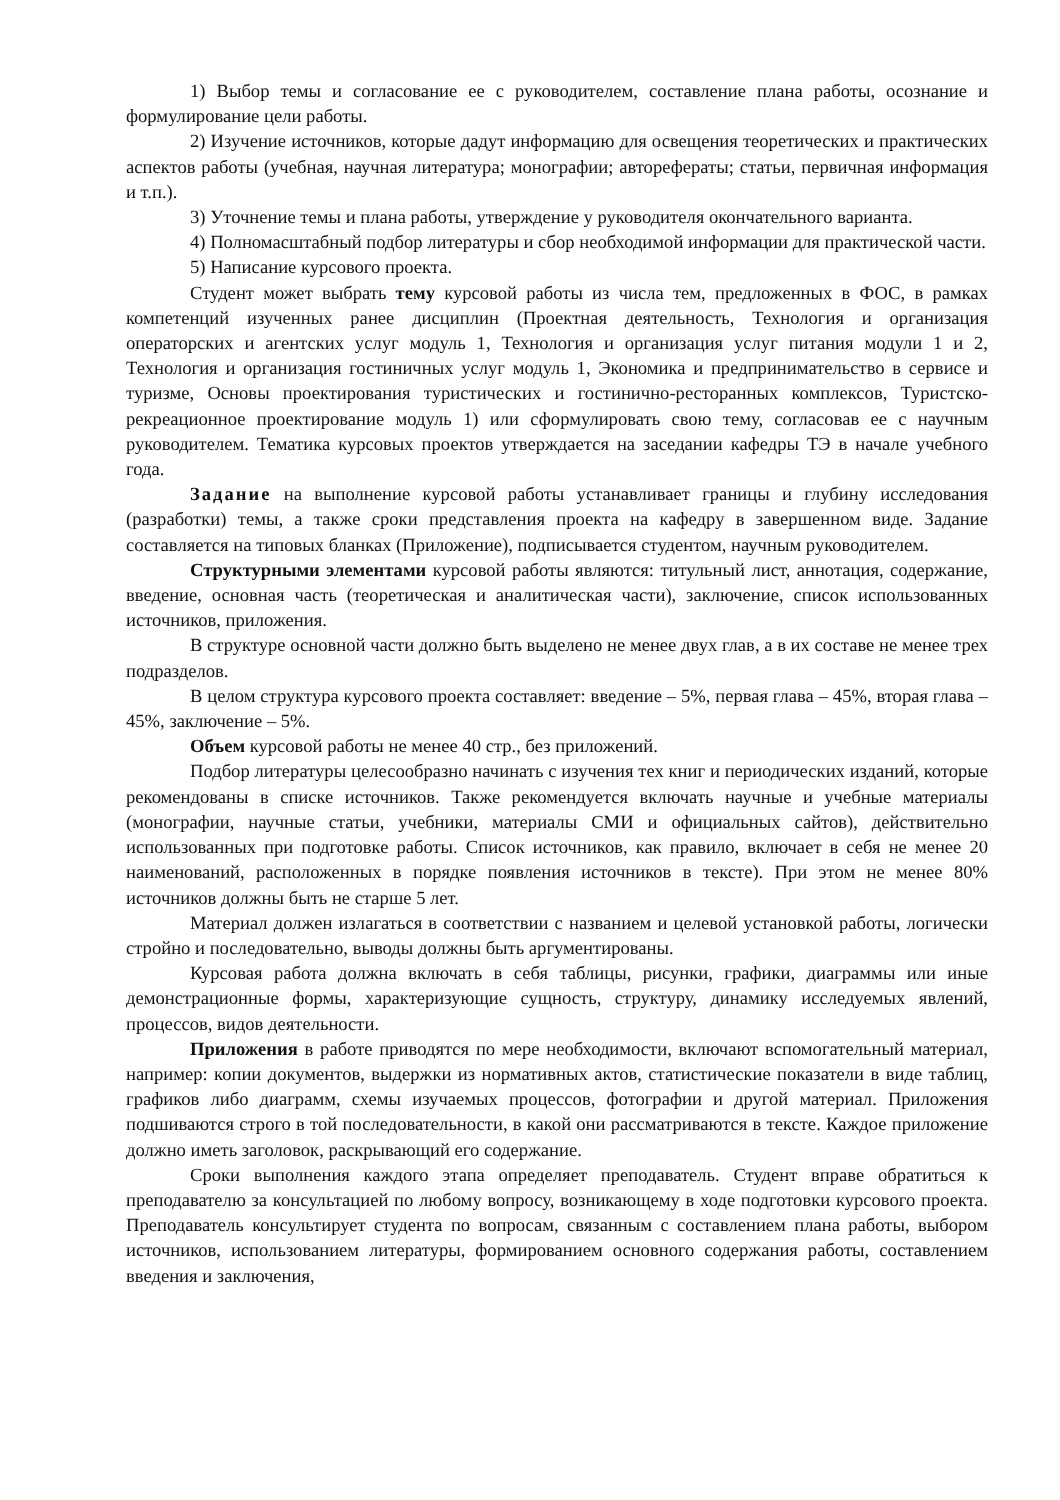1) Выбор темы и согласование ее с руководителем, составление плана работы, осознание и формулирование цели работы.
2) Изучение источников, которые дадут информацию для освещения теоретических и практических аспектов работы (учебная, научная литература; монографии; авторефераты; статьи, первичная информация и т.п.).
3) Уточнение темы и плана работы, утверждение у руководителя окончательного варианта.
4) Полномасштабный подбор литературы и сбор необходимой информации для практической части.
5) Написание курсового проекта.
Студент может выбрать тему курсовой работы из числа тем, предложенных в ФОС, в рамках компетенций изученных ранее дисциплин (Проектная деятельность, Технология и организация операторских и агентских услуг модуль 1, Технология и организация услуг питания модули 1 и 2, Технология и организация гостиничных услуг модуль 1, Экономика и предпринимательство в сервисе и туризме, Основы проектирования туристических и гостинично-ресторанных комплексов, Туристско-рекреационное проектирование модуль 1) или сформулировать свою тему, согласовав ее с научным руководителем. Тематика курсовых проектов утверждается на заседании кафедры ТЭ в начале учебного года.
Задание на выполнение курсовой работы устанавливает границы и глубину исследования (разработки) темы, а также сроки представления проекта на кафедру в завершенном виде. Задание составляется на типовых бланках (Приложение), подписывается студентом, научным руководителем.
Структурными элементами курсовой работы являются: титульный лист, аннотация, содержание, введение, основная часть (теоретическая и аналитическая части), заключение, список использованных источников, приложения.
В структуре основной части должно быть выделено не менее двух глав, а в их составе не менее трех подразделов.
В целом структура курсового проекта составляет: введение – 5%, первая глава – 45%, вторая глава – 45%, заключение – 5%.
Объем курсовой работы не менее 40 стр., без приложений.
Подбор литературы целесообразно начинать с изучения тех книг и периодических изданий, которые рекомендованы в списке источников. Также рекомендуется включать научные и учебные материалы (монографии, научные статьи, учебники, материалы СМИ и официальных сайтов), действительно использованных при подготовке работы. Список источников, как правило, включает в себя не менее 20 наименований, расположенных в порядке появления источников в тексте). При этом не менее 80% источников должны быть не старше 5 лет.
Материал должен излагаться в соответствии с названием и целевой установкой работы, логически стройно и последовательно, выводы должны быть аргументированы.
Курсовая работа должна включать в себя таблицы, рисунки, графики, диаграммы или иные демонстрационные формы, характеризующие сущность, структуру, динамику исследуемых явлений, процессов, видов деятельности.
Приложения в работе приводятся по мере необходимости, включают вспомогательный материал, например: копии документов, выдержки из нормативных актов, статистические показатели в виде таблиц, графиков либо диаграмм, схемы изучаемых процессов, фотографии и другой материал. Приложения подшиваются строго в той последовательности, в какой они рассматриваются в тексте. Каждое приложение должно иметь заголовок, раскрывающий его содержание.
Сроки выполнения каждого этапа определяет преподаватель. Студент вправе обратиться к преподавателю за консультацией по любому вопросу, возникающему в ходе подготовки курсового проекта. Преподаватель консультирует студента по вопросам, связанным с составлением плана работы, выбором источников, использованием литературы, формированием основного содержания работы, составлением введения и заключения,